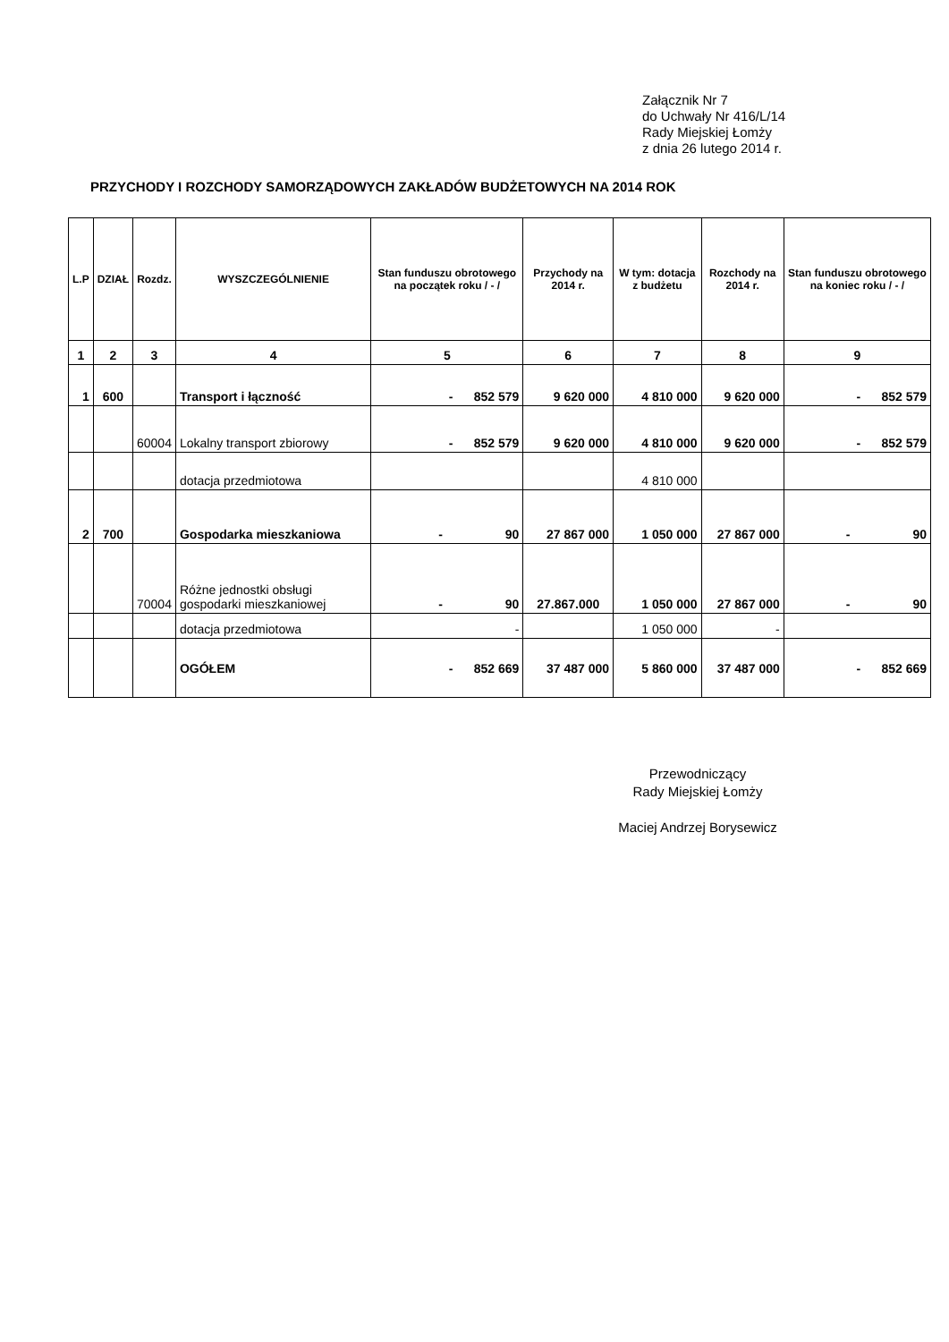Załącznik Nr 7
do Uchwały Nr 416/L/14
Rady Miejskiej Łomży
z dnia 26 lutego 2014 r.
PRZYCHODY I ROZCHODY SAMORZĄDOWYCH ZAKŁADÓW BUDŻETOWYCH NA 2014 ROK
| L.P | DZIAŁ | Rozdz. | WYSZCZEGÓLNIENIE | Stan funduszu obrotowego na początek roku / - / | Przychody na 2014 r. | W tym: dotacja z budżetu | Rozchody na 2014 r. | Stan funduszu obrotowego na koniec roku / - / |
| --- | --- | --- | --- | --- | --- | --- | --- | --- |
| 1 | 2 | 3 | 4 | 5 | 6 | 7 | 8 | 9 |
| 1 | 600 | | Transport i łączność | - 852 579 | 9 620 000 | 4 810 000 | 9 620 000 | - 852 579 |
| | | 60004 | Lokalny transport zbiorowy | - 852 579 | 9 620 000 | 4 810 000 | 9 620 000 | - 852 579 |
| | | | dotacja przedmiotowa | | | 4 810 000 | | |
| 2 | 700 | | Gospodarka mieszkaniowa | - 90 | 27 867 000 | 1 050 000 | 27 867 000 | - 90 |
| | | 70004 | Różne jednostki obsługi gospodarki mieszkaniowej | - 90 | 27.867.000 | 1 050 000 | 27 867 000 | - 90 |
| | | | dotacja przedmiotowa | - | | 1 050 000 | - | |
| | | | OGÓŁEM | - 852 669 | 37 487 000 | 5 860 000 | 37 487 000 | - 852 669 |
Przewodniczący
Rady Miejskiej Łomży
Maciej Andrzej Borysewicz